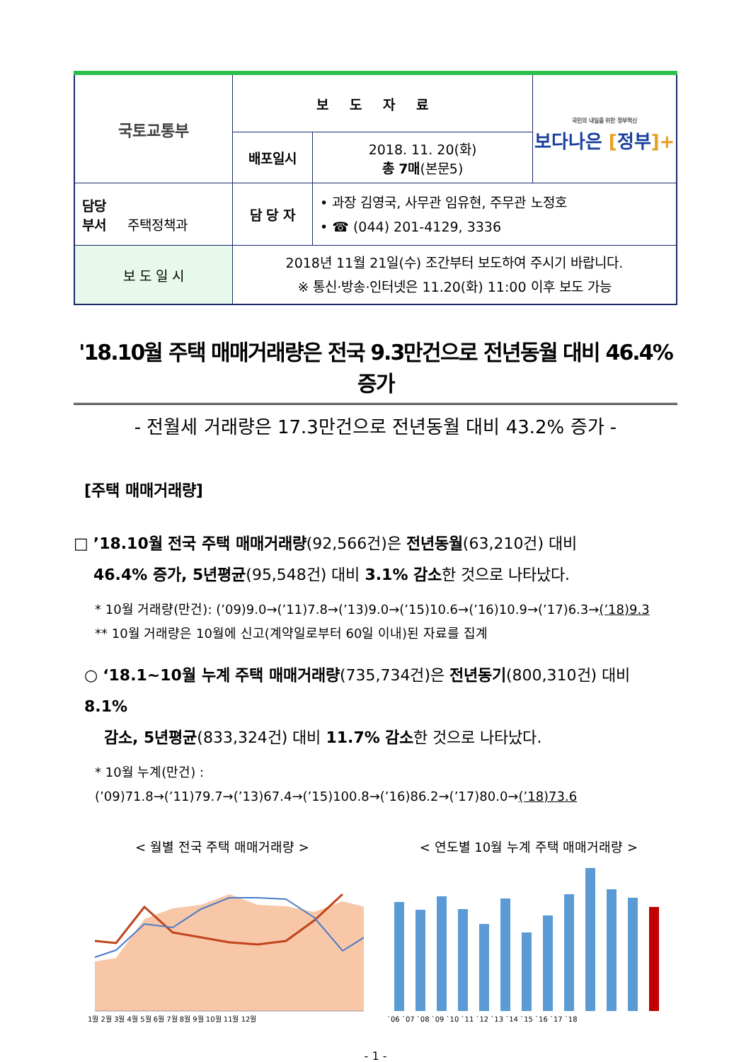| 국토교통부 | 보도자료 | | 국민의 내일을 위한 정부혁신 보다나은 [ 정부 ]+ |
| | 배포일시 | 2018. 11. 20(화) 총 7매 (본문5) | |
| 담당 부서 주택정책과 | 담 당 자 | • 과장 김영국, 사무관 임유현, 주무관 노정호 • ☎ (044) 201-4129, 3336 | |
| 보 도 일 시 | 2018년 11월 21일(수) 조간부터 보도하여 주시기 바랍니다. ※ 통신·방송·인터넷은 11.20(화) 11:00 이후 보도 가능 | | |
'18.10월 주택 매매거래량은 전국 9.3만건으로 전년동월 대비 46.4% 증가
- 전월세 거래량은 17.3만건으로 전년동월 대비 43.2% 증가 -
[주택 매매거래량]
□ ’18.10월 전국 주택 매매거래량(92,566건)은 전년동월(63,210건) 대비
46.4% 증가, 5년평균(95,548건) 대비 3.1% 감소한 것으로 나타났다.
* 10월 거래량(만건): (’09)9.0→(’11)7.8→(’13)9.0→(’15)10.6→(’16)10.9→(’17)6.3→(’18)9.3
** 10월 거래량은 10월에 신고(계약일로부터 60일 이내)된 자료를 집계
○ ‘18.1~10월 누계 주택 매매거래량(735,734건)은 전년동기(800,310건) 대비 8.1%
감소, 5년평균(833,324건) 대비 11.7% 감소한 것으로 나타났다.
* 10월 누계(만건) : (’09)71.8→(’11)79.7→(’13)67.4→(’15)100.8→(’16)86.2→(’17)80.0→(’18)73.6
< 월별 전국 주택 매매거래량 >
1월 2월 3월 4월 5월 6월 7월 8월 9월 10월 11월 12월
< 연도별 10월 누계 주택 매매거래량 >
`06 `07 `08 `09 `10 `11 `12 `13 `14 `15 `16 `17 `18
- 1 -